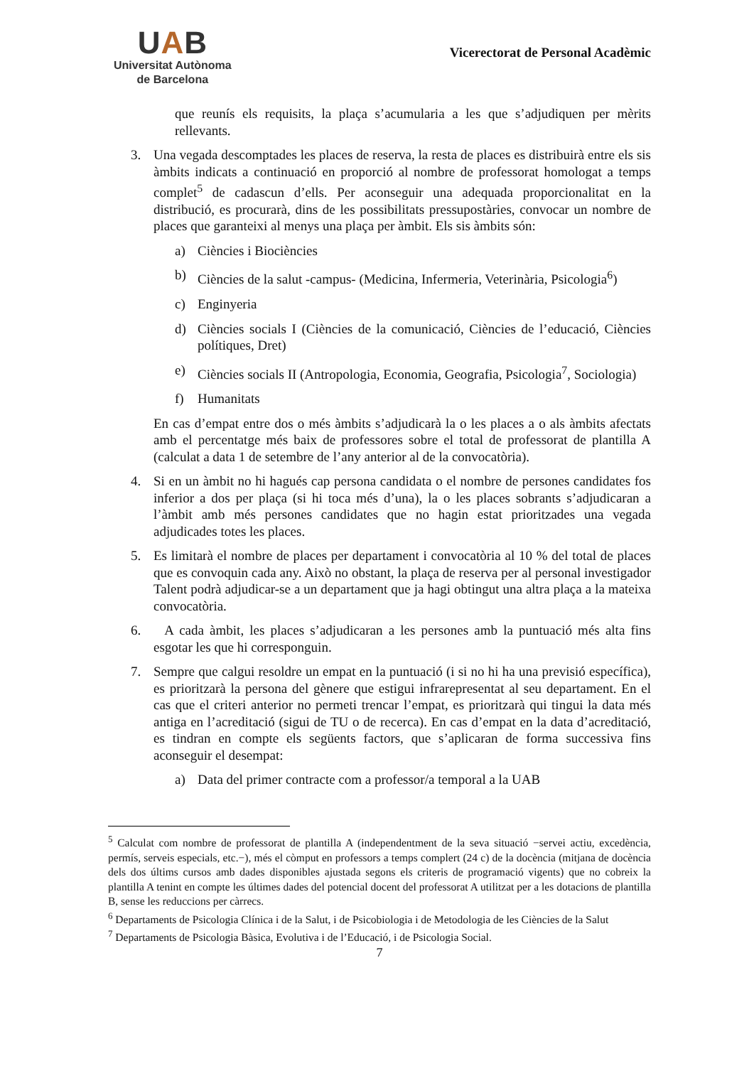UAB
Universitat Autònoma
de Barcelona
Vicerectorat de Personal Acadèmic
que reunís els requisits, la plaça s’acumularia a les que s’adjudiquen per mèrits rellevants.
3. Una vegada descomptades les places de reserva, la resta de places es distribuirà entre els sis àmbits indicats a continuació en proporció al nombre de professorat homologat a temps complet<sup>5</sup> de cadascun d’ells. Per aconseguir una adequada proporcionalitat en la distribució, es procurarà, dins de les possibilitats pressupostàries, convocar un nombre de places que garanteixi al menys una plaça per àmbit. Els sis àmbits són:
a) Ciències i Biociències
b) Ciències de la salut -campus- (Medicina, Infermeria, Veterinària, Psicologia<sup>6</sup>)
c) Enginyeria
d) Ciències socials I (Ciències de la comunicació, Ciències de l’educació, Ciències polítiques, Dret)
e) Ciències socials II (Antropologia, Economia, Geografia, Psicologia<sup>7</sup>, Sociologia)
f) Humanitats
En cas d’empat entre dos o més àmbits s’adjudicarà la o les places a o als àmbits afectats amb el percentatge més baix de professores sobre el total de professorat de plantilla A (calculat a data 1 de setembre de l’any anterior al de la convocatòria).
4. Si en un àmbit no hi hagués cap persona candidata o el nombre de persones candidates fos inferior a dos per plaça (si hi toca més d’una), la o les places sobrants s’adjudicaran a l’àmbit amb més persones candidates que no hagin estat prioritzades una vegada adjudicades totes les places.
5. Es limitarà el nombre de places per departament i convocatòria al 10 % del total de places que es convoquin cada any. Això no obstant, la plaça de reserva per al personal investigador Talent podrà adjudicar-se a un departament que ja hagi obtingut una altra plaça a la mateixa convocatòria.
6. A cada àmbit, les places s’adjudicaran a les persones amb la puntuació més alta fins esgotar les que hi corresponguin.
7. Sempre que calgui resoldre un empat en la puntuació (i si no hi ha una previsió específica), es prioritzarà la persona del gènere que estigui infrarepresentat al seu departament. En el cas que el criteri anterior no permeti trencar l’empat, es prioritzarà qui tingui la data més antiga en l’acreditació (sigui de TU o de recerca). En cas d’empat en la data d’acreditació, es tindran en compte els següents factors, que s’aplicaran de forma successiva fins aconseguir el desempat:
a) Data del primer contracte com a professor/a temporal a la UAB
<sup>5</sup> Calculat com nombre de professorat de plantilla A (independentment de la seva situació −servei actiu, excedència, permís, serveis especials, etc.−), més el còmput en professors a temps complert (24 c) de la docència (mitjana de docència dels dos últims cursos amb dades disponibles ajustada segons els criteris de programació vigents) que no cobreix la plantilla A tenint en compte les últimes dades del potencial docent del professorat A utilitzat per a les dotacions de plantilla B, sense les reduccions per càrrecs.
<sup>6</sup> Departaments de Psicologia Clínica i de la Salut, i de Psicobiologia i de Metodologia de les Ciències de la Salut
<sup>7</sup> Departaments de Psicologia Bàsica, Evolutiva i de l’Educació, i de Psicologia Social.
7